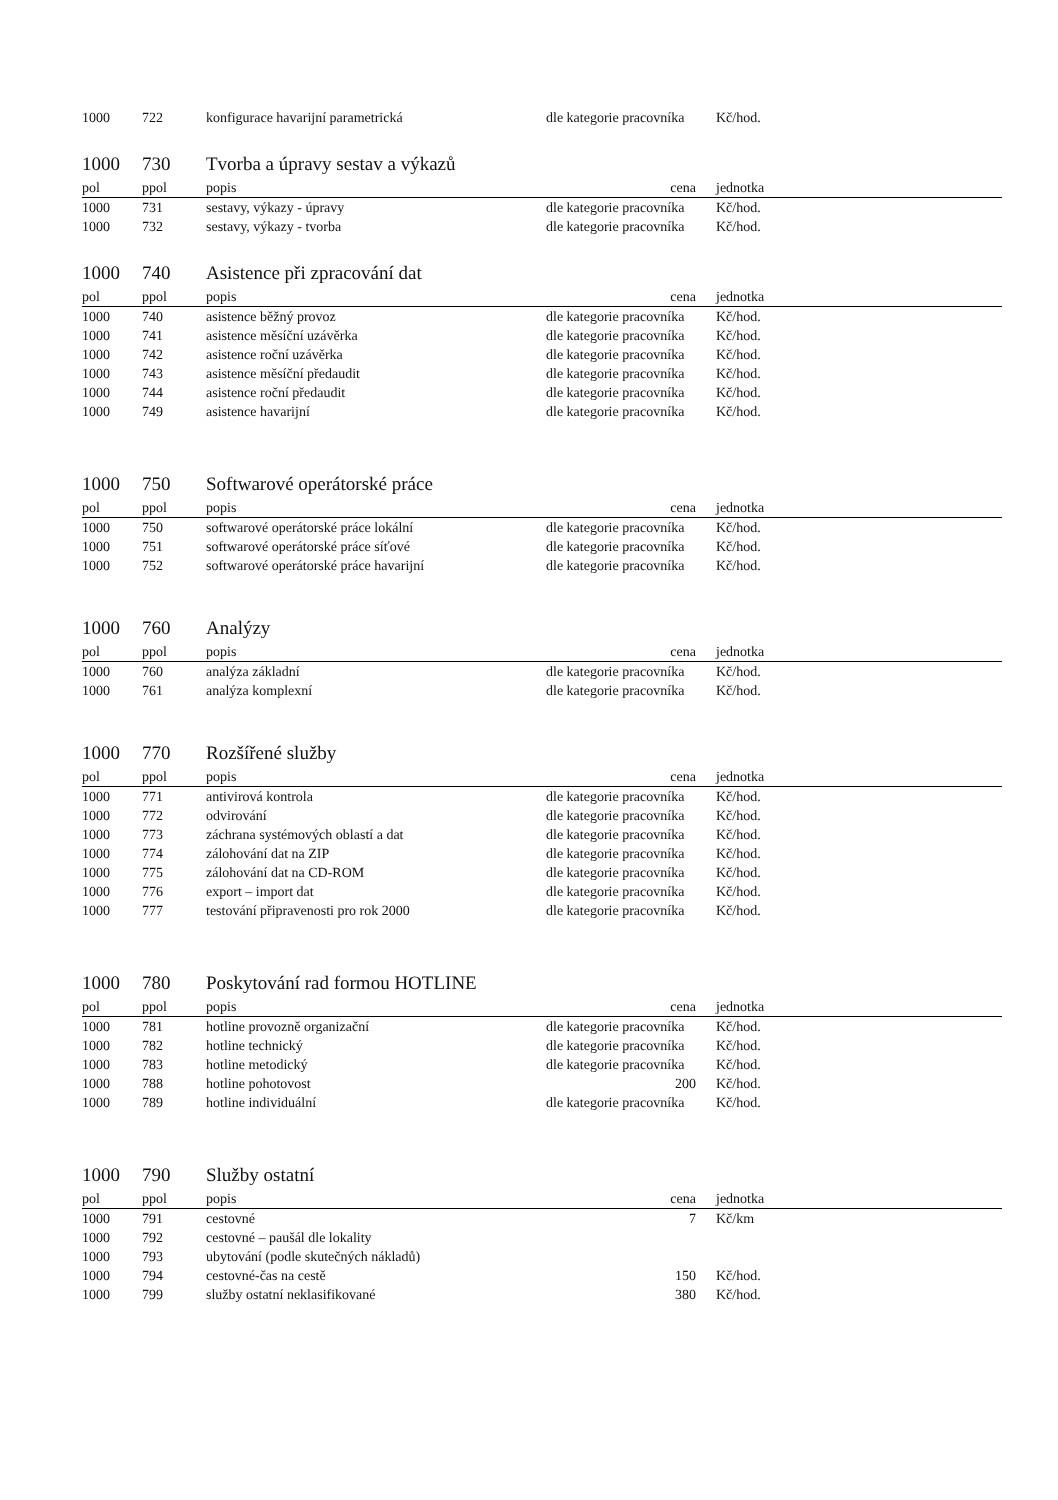| 1000 | 722 | konfigurace havarijní parametrická | dle kategorie pracovníka | Kč/hod. |
| 1000 | 730 | Tvorba a úpravy sestav a výkazů | | |
| pol | ppol | popis | cena | jednotka |
| 1000 | 731 | sestavy, výkazy - úpravy | dle kategorie pracovníka | Kč/hod. |
| 1000 | 732 | sestavy, výkazy - tvorba | dle kategorie pracovníka | Kč/hod. |
| 1000 | 740 | Asistence při zpracování dat | | |
| pol | ppol | popis | cena | jednotka |
| 1000 | 740 | asistence běžný provoz | dle kategorie pracovníka | Kč/hod. |
| 1000 | 741 | asistence měsíční uzávěrka | dle kategorie pracovníka | Kč/hod. |
| 1000 | 742 | asistence roční uzávěrka | dle kategorie pracovníka | Kč/hod. |
| 1000 | 743 | asistence měsíční předaudit | dle kategorie pracovníka | Kč/hod. |
| 1000 | 744 | asistence roční předaudit | dle kategorie pracovníka | Kč/hod. |
| 1000 | 749 | asistence havarijní | dle kategorie pracovníka | Kč/hod. |
| 1000 | 750 | Softwarové operátorské práce | | |
| pol | ppol | popis | cena | jednotka |
| 1000 | 750 | softwarové operátorské práce lokální | dle kategorie pracovníka | Kč/hod. |
| 1000 | 751 | softwarové operátorské práce síťové | dle kategorie pracovníka | Kč/hod. |
| 1000 | 752 | softwarové operátorské práce havarijní | dle kategorie pracovníka | Kč/hod. |
| 1000 | 760 | Analýzy | | |
| pol | ppol | popis | cena | jednotka |
| 1000 | 760 | analýza základní | dle kategorie pracovníka | Kč/hod. |
| 1000 | 761 | analýza komplexní | dle kategorie pracovníka | Kč/hod. |
| 1000 | 770 | Rozšířené služby | | |
| pol | ppol | popis | cena | jednotka |
| 1000 | 771 | antivirová kontrola | dle kategorie pracovníka | Kč/hod. |
| 1000 | 772 | odvirování | dle kategorie pracovníka | Kč/hod. |
| 1000 | 773 | záchrana systémových oblastí a dat | dle kategorie pracovníka | Kč/hod. |
| 1000 | 774 | zálohování dat na ZIP | dle kategorie pracovníka | Kč/hod. |
| 1000 | 775 | zálohování dat na CD-ROM | dle kategorie pracovníka | Kč/hod. |
| 1000 | 776 | export – import dat | dle kategorie pracovníka | Kč/hod. |
| 1000 | 777 | testování připravenosti pro rok 2000 | dle kategorie pracovníka | Kč/hod. |
| 1000 | 780 | Poskytování rad formou HOTLINE | | |
| pol | ppol | popis | cena | jednotka |
| 1000 | 781 | hotline provozně organizační | dle kategorie pracovníka | Kč/hod. |
| 1000 | 782 | hotline technický | dle kategorie pracovníka | Kč/hod. |
| 1000 | 783 | hotline metodický | dle kategorie pracovníka | Kč/hod. |
| 1000 | 788 | hotline pohotovost | 200 | Kč/hod. |
| 1000 | 789 | hotline individuální | dle kategorie pracovníka | Kč/hod. |
| 1000 | 790 | Služby ostatní | | |
| pol | ppol | popis | cena | jednotka |
| 1000 | 791 | cestovné | 7 | Kč/km |
| 1000 | 792 | cestovné – paušál dle lokality | | |
| 1000 | 793 | ubytování (podle skutečných nákladů) | | |
| 1000 | 794 | cestovné-čas na cestě | 150 | Kč/hod. |
| 1000 | 799 | služby ostatní neklasifikované | 380 | Kč/hod. |